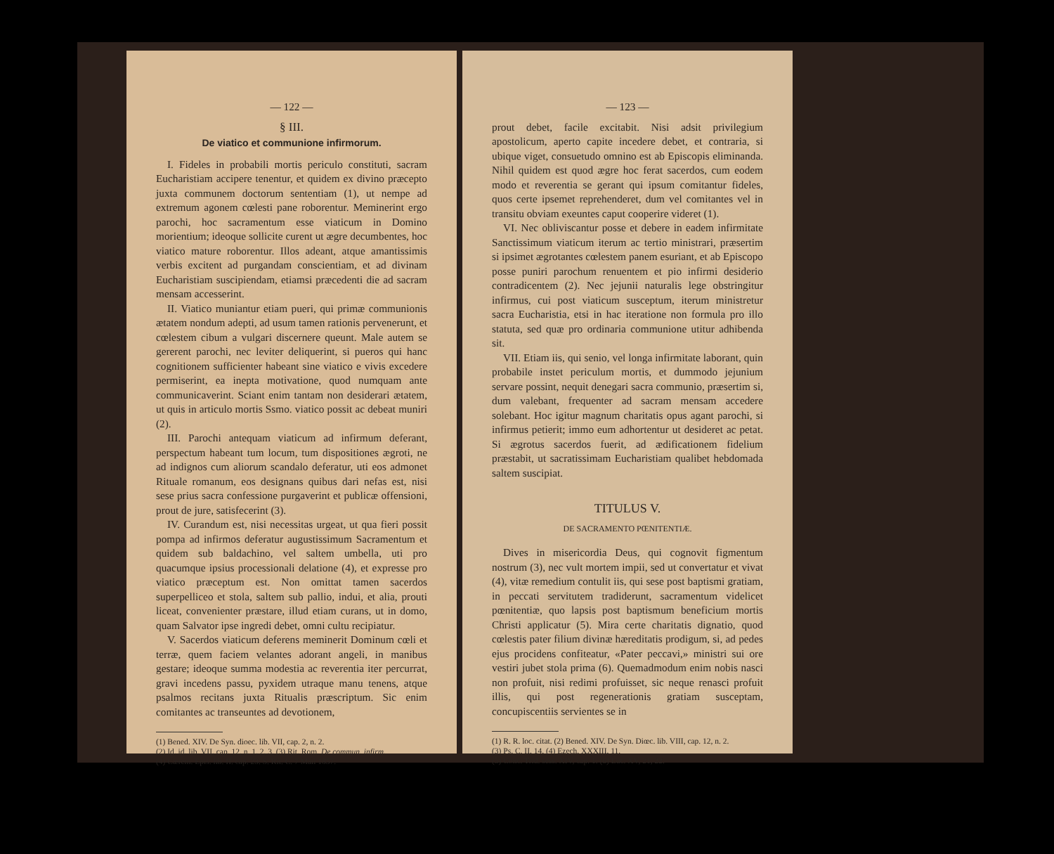— 122 —
§ III.
De viatico et communione infirmorum.
I. Fideles in probabili mortis periculo constituti, sacram Eucharistiam accipere tenentur, et quidem ex divino præcepto juxta communem doctorum sententiam (1), ut nempe ad extremum agonem cœlesti pane roborentur. Meminerint ergo parochi, hoc sacramentum esse viaticum in Domino morientium; ideoque sollicite curent ut ægre decumbentes, hoc viatico mature roborentur. Illos adeant, atque amantissimis verbis excitent ad purgandam conscientiam, et ad divinam Eucharistiam suscipiendam, etiamsi præcedenti die ad sacram mensam accesserint.
II. Viatico muniantur etiam pueri, qui primæ communionis ætatem nondum adepti, ad usum tamen rationis pervenerunt, et cœlestem cibum a vulgari discernere queunt. Male autem se gererent parochi, nec leviter deliquerint, si pueros qui hanc cognitionem sufficienter habeant sine viatico e vivis excedere permiserint, ea inepta motivatione, quod numquam ante communicaverint. Sciant enim tantam non desiderari ætatem, ut quis in articulo mortis Ssmo. viatico possit ac debeat muniri (2).
III. Parochi antequam viaticum ad infirmum deferant, perspectum habeant tum locum, tum dispositiones ægroti, ne ad indignos cum aliorum scandalo deferatur, uti eos admonet Rituale romanum, eos designans quibus dari nefas est, nisi sese prius sacra confessione purgaverint et publicæ offensioni, prout de jure, satisfecerint (3).
IV. Curandum est, nisi necessitas urgeat, ut qua fieri possit pompa ad infirmos deferatur augustissimum Sacramentum et quidem sub baldachino, vel saltem umbella, uti pro quacumque ipsius processionali delatione (4), et expresse pro viatico præceptum est. Non omittat tamen sacerdos superpelliceo et stola, saltem sub pallio, indui, et alia, prouti liceat, convenienter præstare, illud etiam curans, ut in domo, quam Salvator ipse ingredi debet, omni cultu recipiatur.
V. Sacerdos viaticum deferens meminerit Dominum cœli et terræ, quem faciem velantes adorant angeli, in manibus gestare; ideoque summa modestia ac reverentia iter percurrat, gravi incedens passu, pyxidem utraque manu tenens, atque psalmos recitans juxta Ritualis præscriptum. Sic enim comitantes ac transeuntes ad devotionem,
(1) Bened. XIV. De Syn. dioec. lib. VII, cap. 2, n. 2.
(2) Id. id. lib. VII, cap. 12, n. 1, 2, 3. (3) Rit. Rom. De commun. infirm.
(4) Cærem. Epis. lib. II. cap. 23. S. Rit. C. 7 Maii 1857.
— 123 —
prout debet, facile excitabit. Nisi adsit privilegium apostolicum, aperto capite incedere debet, et contraria, si ubique viget, consuetudo omnino est ab Episcopis eliminanda. Nihil quidem est quod ægre hoc ferat sacerdos, cum eodem modo et reverentia se gerant qui ipsum comitantur fideles, quos certe ipsemet reprehenderet, dum vel comitantes vel in transitu obviam exeuntes caput cooperire videret (1).
VI. Nec obliviscantur posse et debere in eadem infirmitate Sanctissimum viaticum iterum ac tertio ministrari, præsertim si ipsimet ægrotantes cœlestem panem esuriant, et ab Episcopo posse puniri parochum renuentem et pio infirmi desiderio contradicentem (2). Nec jejunii naturalis lege obstringitur infirmus, cui post viaticum susceptum, iterum ministretur sacra Eucharistia, etsi in hac iteratione non formula pro illo statuta, sed quæ pro ordinaria communione utitur adhibenda sit.
VII. Etiam iis, qui senio, vel longa infirmitate laborant, quin probabile instet periculum mortis, et dummodo jejunium servare possint, nequit denegari sacra communio, præsertim si, dum valebant, frequenter ad sacram mensam accedere solebant. Hoc igitur magnum charitatis opus agant parochi, si infirmus petierit; immo eum adhortentur ut desideret ac petat. Si ægrotus sacerdos fuerit, ad ædificationem fidelium præstabit, ut sacratissimam Eucharistiam qualibet hebdomada saltem suscipiat.
TITULUS V.
DE SACRAMENTO PŒNITENTIÆ.
Dives in misericordia Deus, qui cognovit figmentum nostrum (3), nec vult mortem impii, sed ut convertatur et vivat (4), vitæ remedium contulit iis, qui sese post baptismi gratiam, in peccati servitutem tradiderunt, sacramentum videlicet pœnitentiæ, quo lapsis post baptismum beneficium mortis Christi applicatur (5). Mira certe charitatis dignatio, quod cœlestis pater filium divinæ hæreditatis prodigum, si, ad pedes ejus procidens confiteatur, «Pater peccavi,» ministri sui ore vestiri jubet stola prima (6). Quemadmodum enim nobis nasci non profuit, nisi redimi profuisset, sic neque renasci profuit illis, qui post regenerationis gratiam susceptam, concupiscentiis servientes se in
(1) R. R. loc. citat. (2) Bened. XIV. De Syn. Diœc. lib. VIII, cap. 12, n. 2.
(3) Ps. C. II, 14. (4) Ezech. XXXIII, 11.
(5) Conc. Trid. sess. XIV, cap. 1. (6) Luc. XV, 21, 22.